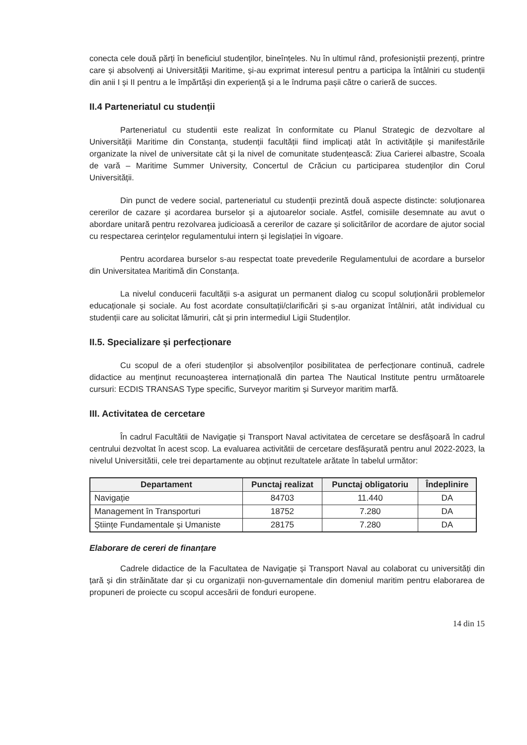conecta cele două părți în beneficiul studenților, bineînțeles. Nu în ultimul rând, profesioniștii prezenți, printre care și absolvenți ai Universității Maritime, și-au exprimat interesul pentru a participa la întâlniri cu studenții din anii I și II pentru a le împărtăși din experiență și a le îndruma pașii către o carieră de succes.
II.4 Parteneriatul cu studenții
Parteneriatul cu studentii este realizat în conformitate cu Planul Strategic de dezvoltare al Universității Maritime din Constanța, studenții facultății fiind implicați atât în activitățile și manifestările organizate la nivel de universitate cât și la nivel de comunitate studențească: Ziua Carierei albastre, Scoala de vară – Maritime Summer University, Concertul de Crăciun cu participarea studenților din Corul Universității.
Din punct de vedere social, parteneriatul cu studenții prezintă două aspecte distincte: soluționarea cererilor de cazare și acordarea burselor și a ajutoarelor sociale. Astfel, comisiile desemnate au avut o abordare unitară pentru rezolvarea judicioasă a cererilor de cazare și solicitărilor de acordare de ajutor social cu respectarea cerințelor regulamentului intern și legislației în vigoare.
Pentru acordarea burselor s-au respectat toate prevederile Regulamentului de acordare a burselor din Universitatea Maritimă din Constanța.
La nivelul conducerii facultății s-a asigurat un permanent dialog cu scopul soluționării problemelor educaționale și sociale. Au fost acordate consultații/clarificări și s-au organizat întâlniri, atât individual cu studenții care au solicitat lămuriri, cât și prin intermediul Ligii Studenților.
II.5. Specializare și perfecționare
Cu scopul de a oferi studenților și absolvenților posibilitatea de perfecționare continuă, cadrele didactice au menținut recunoașterea internațională din partea The Nautical Institute pentru următoarele cursuri: ECDIS TRANSAS Type specific, Surveyor maritim și Surveyor maritim marfă.
III. Activitatea de cercetare
În cadrul Facultătii de Navigație și Transport Naval activitatea de cercetare se desfășoară în cadrul centrului dezvoltat în acest scop. La evaluarea activitătii de cercetare desfășurată pentru anul 2022-2023, la nivelul Universitătii, cele trei departamente au obținut rezultatele arătate în tabelul următor:
| Departament | Punctaj realizat | Punctaj obligatoriu | Îndeplinire |
| --- | --- | --- | --- |
| Navigație | 84703 | 11.440 | DA |
| Management în Transporturi | 18752 | 7.280 | DA |
| Științe Fundamentale și Umaniste | 28175 | 7.280 | DA |
Elaborare de cereri de finanțare
Cadrele didactice de la Facultatea de Navigație și Transport Naval au colaborat cu universități din țară și din străinătate dar și cu organizații non-guvernamentale din domeniul maritim pentru elaborarea de propuneri de proiecte cu scopul accesării de fonduri europene.
14 din 15